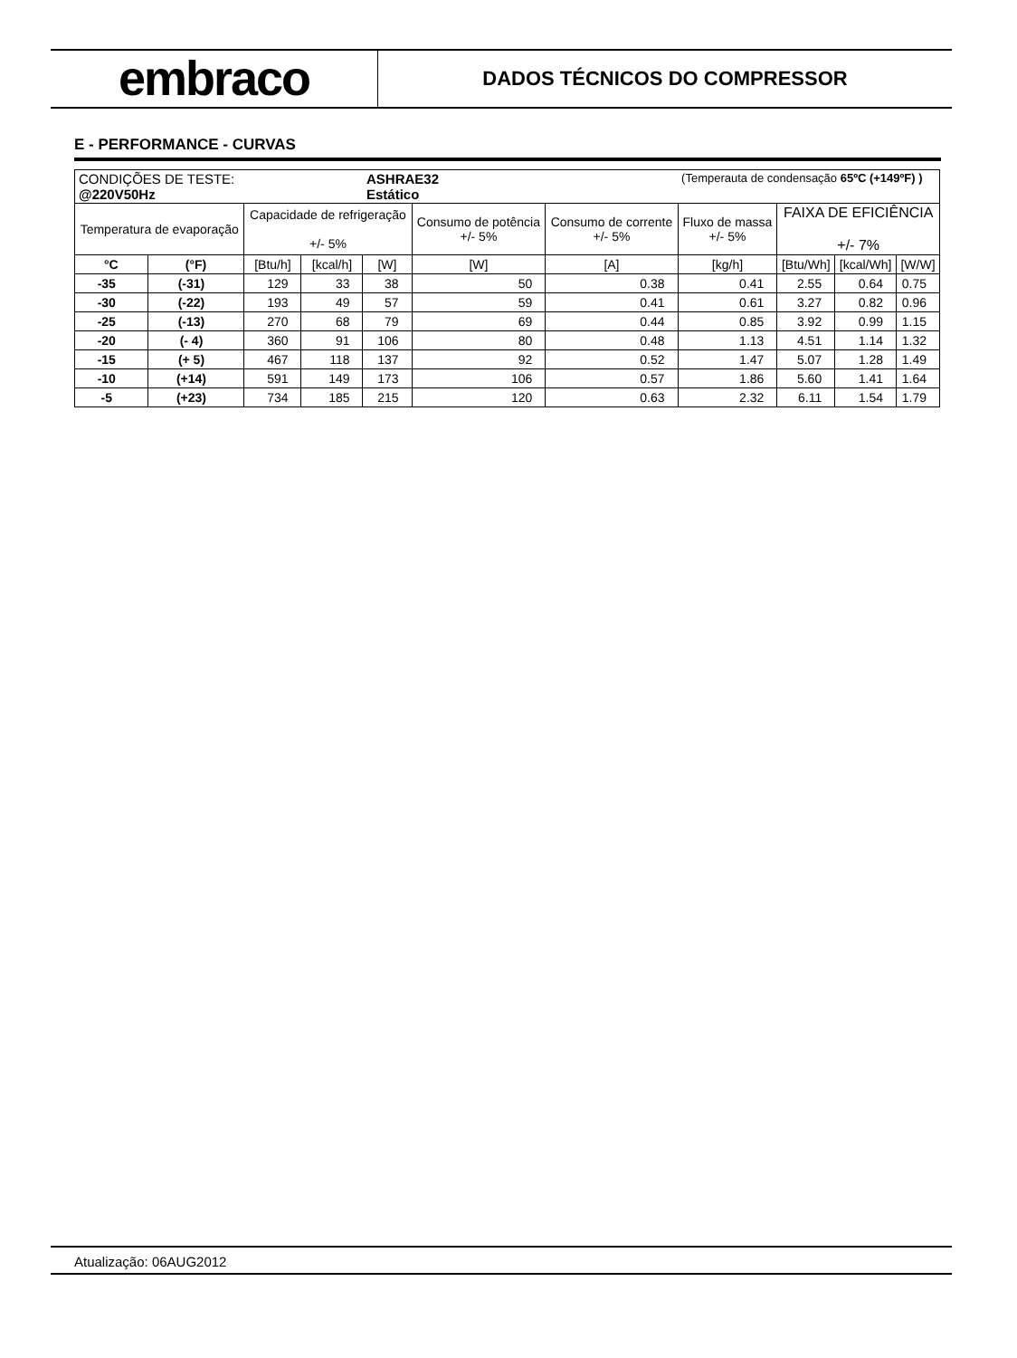embraco
DADOS TÉCNICOS DO COMPRESSOR
E - PERFORMANCE - CURVAS
| CONDIÇÕES DE TESTE: @220V50Hz | | | | ASHRAE32 Estático | | | (Temperauta de condensação 65ºC (+149ºF) ) | | | |
| Temperatura de evaporação | | Capacidade de refrigeração +/- 5% | | | Consumo de potência +/- 5% | Consumo de corrente +/- 5% | Fluxo de massa +/- 5% | FAIXA DE EFICIÊNCIA +/- 7% | | |
| °C | (°F) | [Btu/h] | [kcal/h] | [W] | [W] | [A] | [kg/h] | [Btu/Wh] | [kcal/Wh] | [W/W] |
| -35 | (-31) | 129 | 33 | 38 | 50 | 0.38 | 0.41 | 2.55 | 0.64 | 0.75 |
| -30 | (-22) | 193 | 49 | 57 | 59 | 0.41 | 0.61 | 3.27 | 0.82 | 0.96 |
| -25 | (-13) | 270 | 68 | 79 | 69 | 0.44 | 0.85 | 3.92 | 0.99 | 1.15 |
| -20 | (- 4) | 360 | 91 | 106 | 80 | 0.48 | 1.13 | 4.51 | 1.14 | 1.32 |
| -15 | (+ 5) | 467 | 118 | 137 | 92 | 0.52 | 1.47 | 5.07 | 1.28 | 1.49 |
| -10 | (+14) | 591 | 149 | 173 | 106 | 0.57 | 1.86 | 5.60 | 1.41 | 1.64 |
| -5 | (+23) | 734 | 185 | 215 | 120 | 0.63 | 2.32 | 6.11 | 1.54 | 1.79 |
Atualização: 06AUG2012